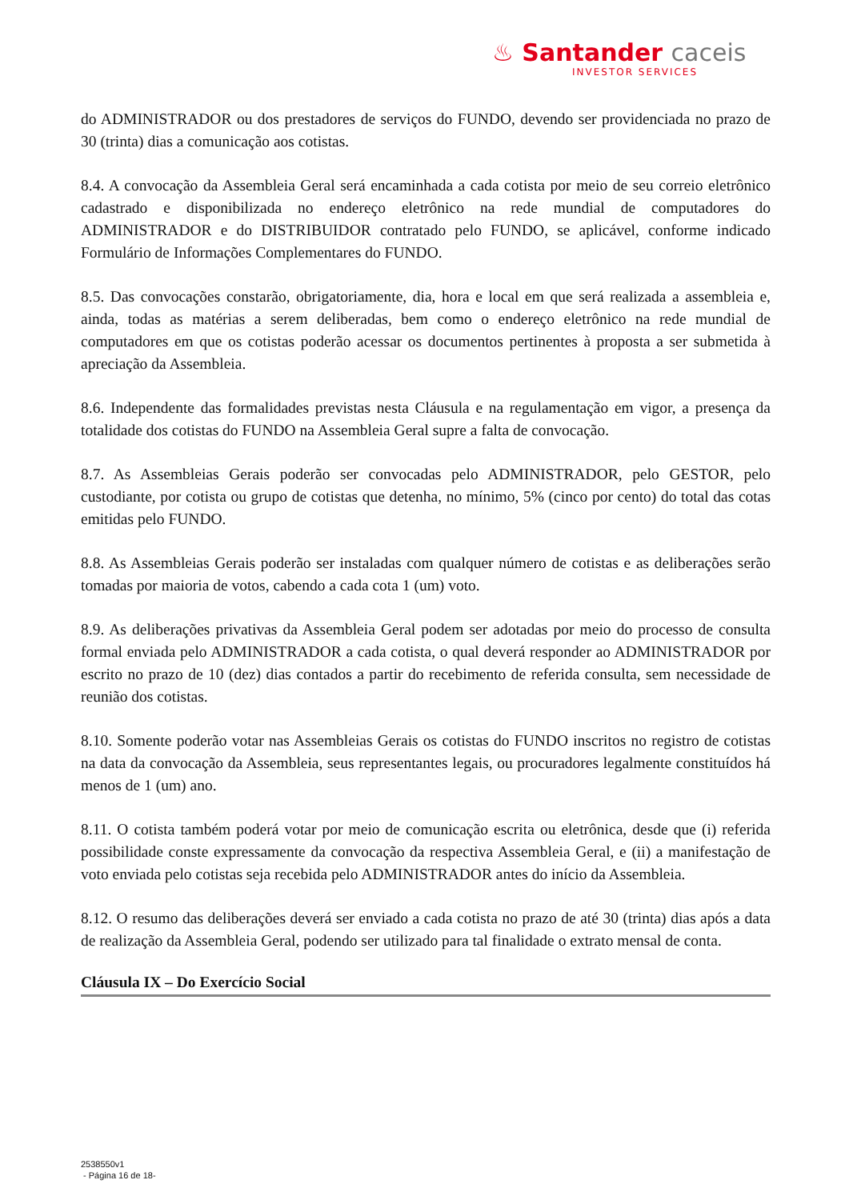♨ Santander caceis
INVESTOR SERVICES
do ADMINISTRADOR ou dos prestadores de serviços do FUNDO, devendo ser providenciada no prazo de 30 (trinta) dias a comunicação aos cotistas.
8.4. A convocação da Assembleia Geral será encaminhada a cada cotista por meio de seu correio eletrônico cadastrado e disponibilizada no endereço eletrônico na rede mundial de computadores do ADMINISTRADOR e do DISTRIBUIDOR contratado pelo FUNDO, se aplicável, conforme indicado Formulário de Informações Complementares do FUNDO.
8.5. Das convocações constarão, obrigatoriamente, dia, hora e local em que será realizada a assembleia e, ainda, todas as matérias a serem deliberadas, bem como o endereço eletrônico na rede mundial de computadores em que os cotistas poderão acessar os documentos pertinentes à proposta a ser submetida à apreciação da Assembleia.
8.6. Independente das formalidades previstas nesta Cláusula e na regulamentação em vigor, a presença da totalidade dos cotistas do FUNDO na Assembleia Geral supre a falta de convocação.
8.7. As Assembleias Gerais poderão ser convocadas pelo ADMINISTRADOR, pelo GESTOR, pelo custodiante, por cotista ou grupo de cotistas que detenha, no mínimo, 5% (cinco por cento) do total das cotas emitidas pelo FUNDO.
8.8. As Assembleias Gerais poderão ser instaladas com qualquer número de cotistas e as deliberações serão tomadas por maioria de votos, cabendo a cada cota 1 (um) voto.
8.9. As deliberações privativas da Assembleia Geral podem ser adotadas por meio do processo de consulta formal enviada pelo ADMINISTRADOR a cada cotista, o qual deverá responder ao ADMINISTRADOR por escrito no prazo de 10 (dez) dias contados a partir do recebimento de referida consulta, sem necessidade de reunião dos cotistas.
8.10. Somente poderão votar nas Assembleias Gerais os cotistas do FUNDO inscritos no registro de cotistas na data da convocação da Assembleia, seus representantes legais, ou procuradores legalmente constituídos há menos de 1 (um) ano.
8.11. O cotista também poderá votar por meio de comunicação escrita ou eletrônica, desde que (i) referida possibilidade conste expressamente da convocação da respectiva Assembleia Geral, e (ii) a manifestação de voto enviada pelo cotistas seja recebida pelo ADMINISTRADOR antes do início da Assembleia.
8.12. O resumo das deliberações deverá ser enviado a cada cotista no prazo de até 30 (trinta) dias após a data de realização da Assembleia Geral, podendo ser utilizado para tal finalidade o extrato mensal de conta.
Cláusula IX – Do Exercício Social
2538550v1
- Página 16 de 18-